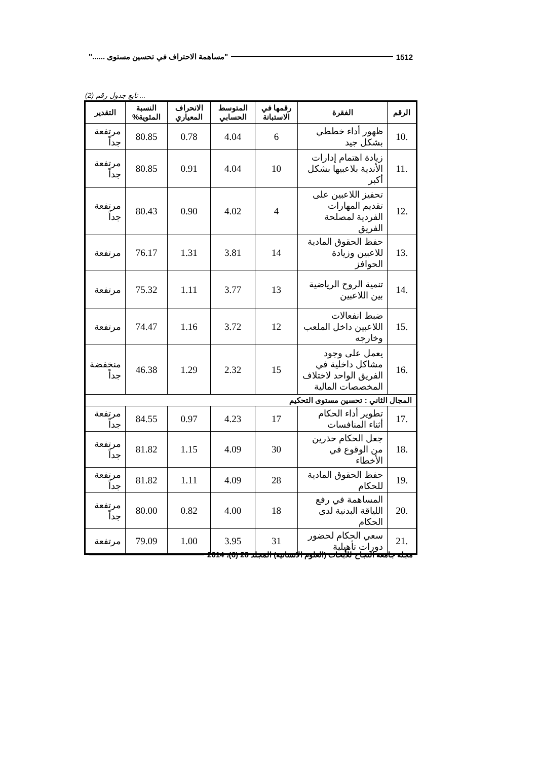1512 "مساهمة الاحتراف في تحسين مستوى ......"
... تابع جدول رقم (2)
| الرقم | الفقرة | رقمها في الاستبانة | المتوسط الحسابي | الانحراف المعياري | النسبة المئوية% | التقدير |
| --- | --- | --- | --- | --- | --- | --- |
| .10 | ظهور أداء خططي بشكل جيد | 6 | 4.04 | 0.78 | 80.85 | مرتفعة جداً |
| .11 | زيادة اهتمام إدارات الأندية بلاعبيها بشكل أكبر | 10 | 4.04 | 0.91 | 80.85 | مرتفعة جداً |
| .12 | تحفيز اللاعبين على تقديم المهارات الفردية لمصلحة الفريق | 4 | 4.02 | 0.90 | 80.43 | مرتفعة جداً |
| .13 | حفظ الحقوق المادية للاعبين وزيادة الحوافز | 14 | 3.81 | 1.31 | 76.17 | مرتفعة |
| .14 | تنمية الروح الرياضية بين اللاعبين | 13 | 3.77 | 1.11 | 75.32 | مرتفعة |
| .15 | ضبط انفعالات اللاعبين داخل الملعب وخارجه | 12 | 3.72 | 1.16 | 74.47 | مرتفعة |
| .16 | يعمل على وجود مشاكل داخلية في الفريق الواحد لاختلاف المخصصات المالية | 15 | 2.32 | 1.29 | 46.38 | منخفضة جداً |
| المجال الثاني : تحسين مستوى التحكيم | | | | | | |
| .17 | تطوير أداء الحكام أثناء المنافسات | 17 | 4.23 | 0.97 | 84.55 | مرتفعة جداً |
| .18 | جعل الحكام حذرين من الوقوع في الأخطاء | 30 | 4.09 | 1.15 | 81.82 | مرتفعة جداً |
| .19 | حفظ الحقوق المادية للحكام | 28 | 4.09 | 1.11 | 81.82 | مرتفعة جداً |
| .20 | المساهمة في رفع اللياقة البدنية لدى الحكام | 18 | 4.00 | 0.82 | 80.00 | مرتفعة جداً |
| .21 | سعي الحكام لحضور دورات تأهيلية | 31 | 3.95 | 1.00 | 79.09 | مرتفعة |
مجلة جامعة النجاح للأبحاث (العلوم الانسانية) المجلد 28 (6)، 2014